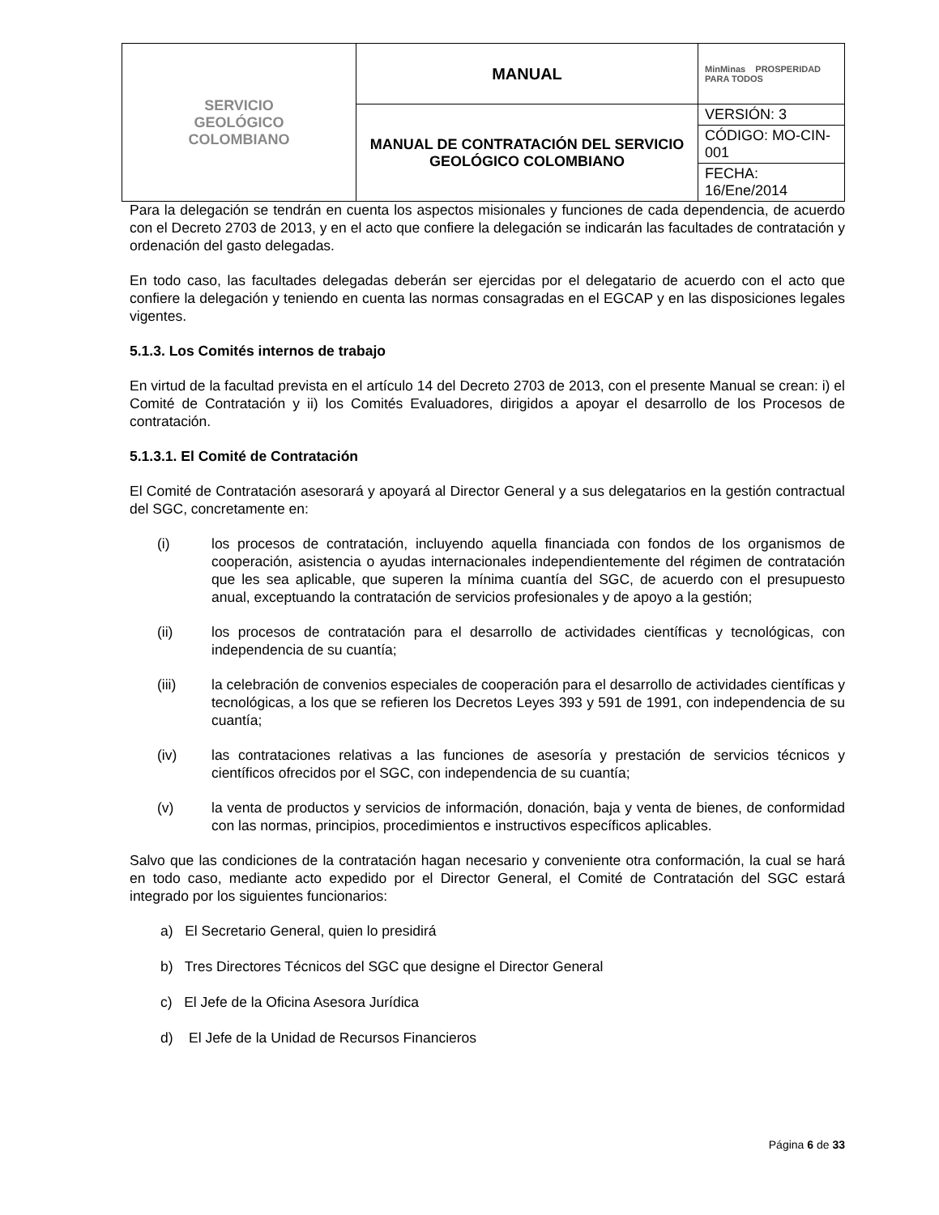| SERVICIO GEOLÓGICO COLOMBIANO | MANUAL | MinMinas PROSPERIDAD PARA TODOS |
| | MANUAL DE CONTRATACIÓN DEL SERVICIO GEOLÓGICO COLOMBIANO | VERSIÓN: 3 |
| | | CÓDIGO: MO-CIN-001 |
| | | FECHA: 16/Ene/2014 |
Para la delegación se tendrán en cuenta los aspectos misionales y funciones de cada dependencia, de acuerdo con el Decreto 2703 de 2013, y en el acto que confiere la delegación se indicarán las facultades de contratación y ordenación del gasto delegadas.
En todo caso, las facultades delegadas deberán ser ejercidas por el delegatario de acuerdo con el acto que confiere la delegación y teniendo en cuenta las normas consagradas en el EGCAP y en las disposiciones legales vigentes.
5.1.3. Los Comités internos de trabajo
En virtud de la facultad prevista en el artículo 14 del Decreto 2703 de 2013, con el presente Manual se crean: i) el Comité de Contratación y ii) los Comités Evaluadores, dirigidos a apoyar el desarrollo de los Procesos de contratación.
5.1.3.1. El Comité de Contratación
El Comité de Contratación asesorará y apoyará al Director General y a sus delegatarios en la gestión contractual del SGC, concretamente en:
(i) los procesos de contratación, incluyendo aquella financiada con fondos de los organismos de cooperación, asistencia o ayudas internacionales independientemente del régimen de contratación que les sea aplicable, que superen la mínima cuantía del SGC, de acuerdo con el presupuesto anual, exceptuando la contratación de servicios profesionales y de apoyo a la gestión;
(ii) los procesos de contratación para el desarrollo de actividades científicas y tecnológicas, con independencia de su cuantía;
(iii) la celebración de convenios especiales de cooperación para el desarrollo de actividades científicas y tecnológicas, a los que se refieren los Decretos Leyes 393 y 591 de 1991, con independencia de su cuantía;
(iv) las contrataciones relativas a las funciones de asesoría y prestación de servicios técnicos y científicos ofrecidos por el SGC, con independencia de su cuantía;
(v) la venta de productos y servicios de información, donación, baja y venta de bienes, de conformidad con las normas, principios, procedimientos e instructivos específicos aplicables.
Salvo que las condiciones de la contratación hagan necesario y conveniente otra conformación, la cual se hará en todo caso, mediante acto expedido por el Director General, el Comité de Contratación del SGC estará integrado por los siguientes funcionarios:
a) El Secretario General, quien lo presidirá
b) Tres Directores Técnicos del SGC que designe el Director General
c) El Jefe de la Oficina Asesora Jurídica
d) El Jefe de la Unidad de Recursos Financieros
Página 6 de 33